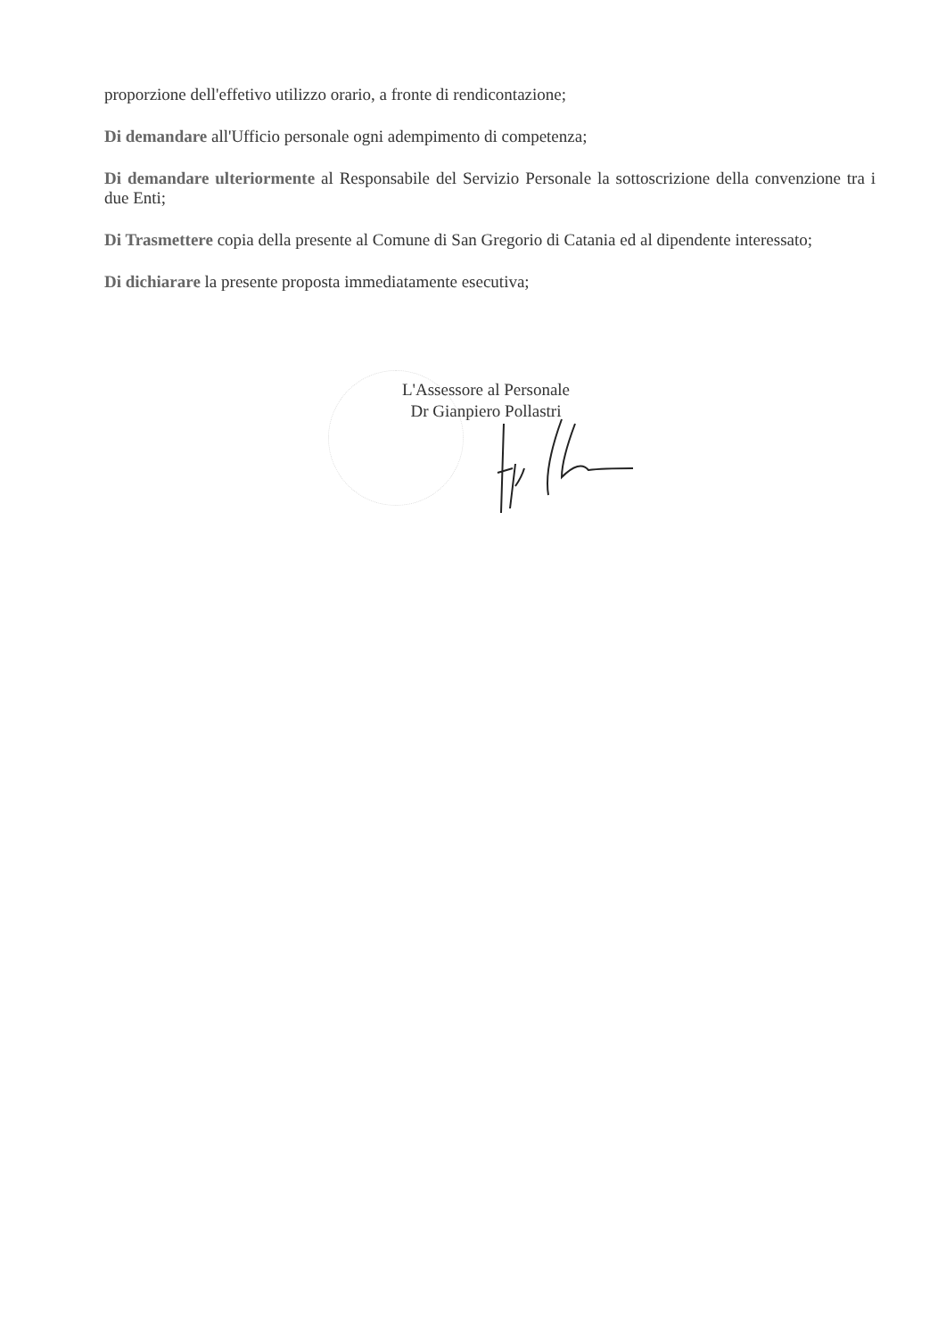proporzione dell'effetivo utilizzo orario, a fronte di rendicontazione;
Di demandare all'Ufficio personale ogni adempimento di competenza;
Di demandare ulteriormente al Responsabile del Servizio Personale la sottoscrizione della convenzione tra i due Enti;
Di Trasmettere copia della presente al Comune di San Gregorio di Catania ed al dipendente interessato;
Di dichiarare la presente proposta immediatamente esecutiva;
L'Assessore al Personale
Dr Gianpiero Pollastri